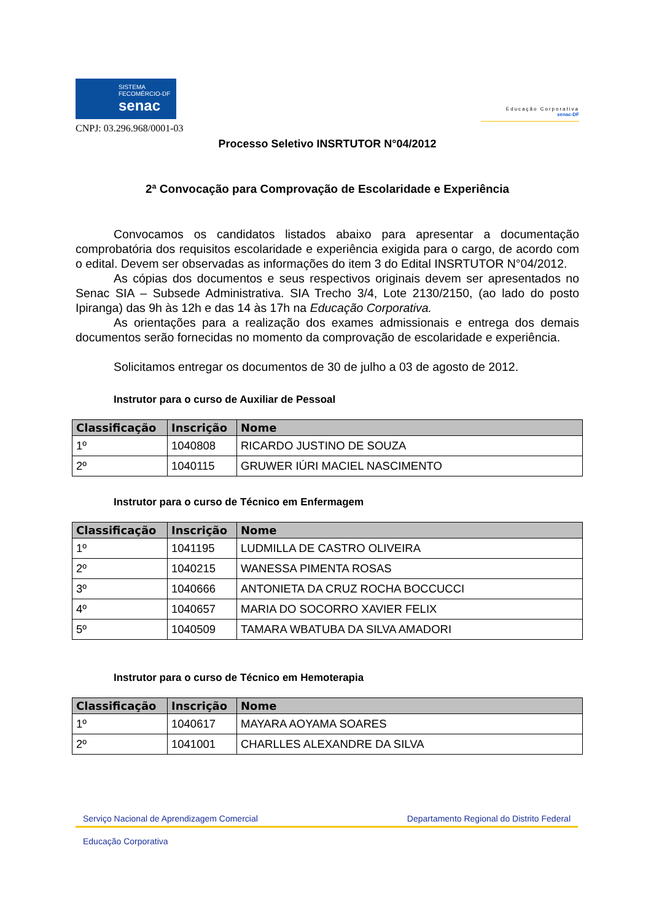SISTEMA
FECOMÉRCIO-DF
senac
Educação Corporativa
senac-DF
CNPJ: 03.296.968/0001-03
Processo Seletivo INSRTUTOR N°04/2012
2ª Convocação para Comprovação de Escolaridade e Experiência
Convocamos os candidatos listados abaixo para apresentar a documentação comprobatória dos requisitos escolaridade e experiência exigida para o cargo, de acordo com o edital. Devem ser observadas as informações do item 3 do Edital INSRTUTOR N°04/2012.
As cópias dos documentos e seus respectivos originais devem ser apresentados no Senac SIA – Subsede Administrativa. SIA Trecho 3/4, Lote 2130/2150, (ao lado do posto Ipiranga) das 9h às 12h e das 14 às 17h na Educação Corporativa.
As orientações para a realização dos exames admissionais e entrega dos demais documentos serão fornecidas no momento da comprovação de escolaridade e experiência.
Solicitamos entregar os documentos de 30 de julho a 03 de agosto de 2012.
Instrutor para o curso de Auxiliar de Pessoal
| Classificação | Inscrição | Nome |
| --- | --- | --- |
| 1º | 1040808 | RICARDO JUSTINO DE SOUZA |
| 2º | 1040115 | GRUWER IÚRI MACIEL NASCIMENTO |
Instrutor para o curso de Técnico em Enfermagem
| Classificação | Inscrição | Nome |
| --- | --- | --- |
| 1º | 1041195 | LUDMILLA DE CASTRO OLIVEIRA |
| 2º | 1040215 | WANESSA PIMENTA ROSAS |
| 3º | 1040666 | ANTONIETA DA CRUZ ROCHA BOCCUCCI |
| 4º | 1040657 | MARIA DO SOCORRO XAVIER FELIX |
| 5º | 1040509 | TAMARA WBATUBA DA SILVA AMADORI |
Instrutor para o curso de Técnico em Hemoterapia
| Classificação | Inscrição | Nome |
| --- | --- | --- |
| 1º | 1040617 | MAYARA AOYAMA SOARES |
| 2º | 1041001 | CHARLLES ALEXANDRE DA SILVA |
Serviço Nacional de Aprendizagem Comercial Departamento Regional do Distrito Federal
Educação Corporativa